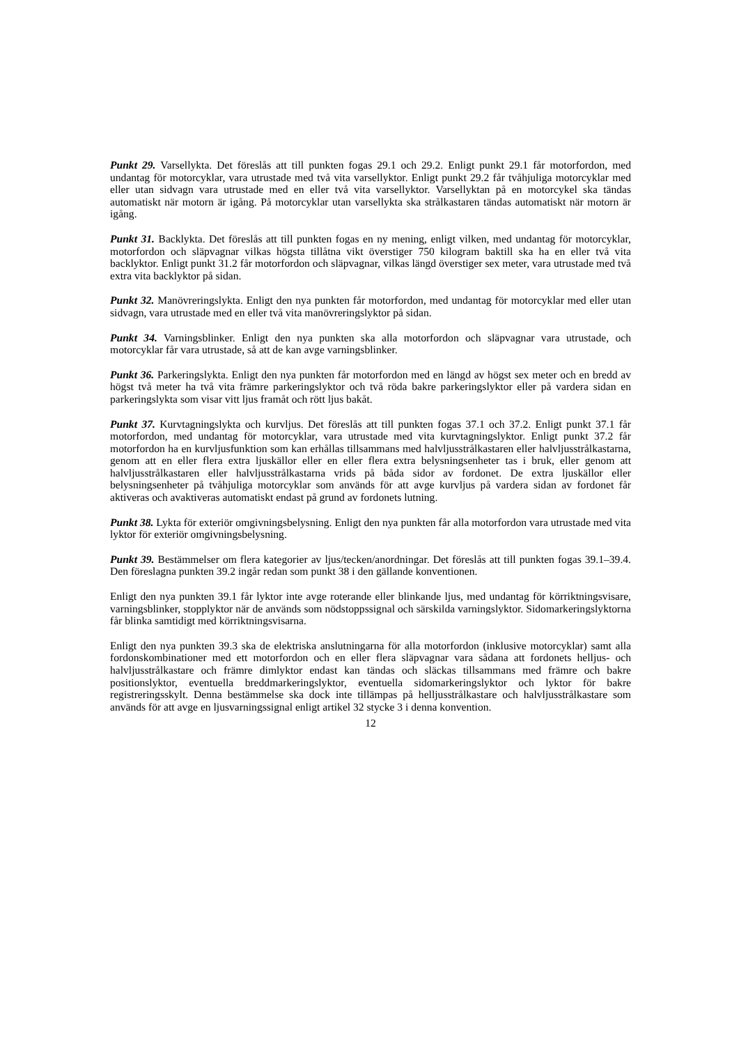Punkt 29. Varsellykta. Det föreslås att till punkten fogas 29.1 och 29.2. Enligt punkt 29.1 får motorfordon, med undantag för motorcyklar, vara utrustade med två vita varsellyktor. Enligt punkt 29.2 får tvåhjuliga motorcyklar med eller utan sidvagn vara utrustade med en eller två vita varsellyktor. Varsellyktan på en motorcykel ska tändas automatiskt när motorn är igång. På motorcyklar utan varsellykta ska strålkastaren tändas automatiskt när motorn är igång.
Punkt 31. Backlykta. Det föreslås att till punkten fogas en ny mening, enligt vilken, med undantag för motorcyklar, motorfordon och släpvagnar vilkas högsta tillåtna vikt överstiger 750 kilogram baktill ska ha en eller två vita backlyktor. Enligt punkt 31.2 får motorfordon och släpvagnar, vilkas längd överstiger sex meter, vara utrustade med två extra vita backlyktor på sidan.
Punkt 32. Manövreringslykta. Enligt den nya punkten får motorfordon, med undantag för motorcyklar med eller utan sidvagn, vara utrustade med en eller två vita manövreringslyktor på sidan.
Punkt 34. Varningsblinker. Enligt den nya punkten ska alla motorfordon och släpvagnar vara utrustade, och motorcyklar får vara utrustade, så att de kan avge varningsblinker.
Punkt 36. Parkeringslykta. Enligt den nya punkten får motorfordon med en längd av högst sex meter och en bredd av högst två meter ha två vita främre parkeringslyktor och två röda bakre parkeringslyktor eller på vardera sidan en parkeringslykta som visar vitt ljus framåt och rött ljus bakåt.
Punkt 37. Kurvtagningslykta och kurvljus. Det föreslås att till punkten fogas 37.1 och 37.2. Enligt punkt 37.1 får motorfordon, med undantag för motorcyklar, vara utrustade med vita kurvtagningslyktor. Enligt punkt 37.2 får motorfordon ha en kurvljusfunktion som kan erhållas tillsammans med halvljusstrålkastaren eller halvljusstrålkastarna, genom att en eller flera extra ljuskällor eller en eller flera extra belysningsenheter tas i bruk, eller genom att halvljusstrålkastaren eller halvljusstrålkastarna vrids på båda sidor av fordonet. De extra ljuskällor eller belysningsenheter på tvåhjuliga motorcyklar som används för att avge kurvljus på vardera sidan av fordonet får aktiveras och avaktiveras automatiskt endast på grund av fordonets lutning.
Punkt 38. Lykta för exteriör omgivningsbelysning. Enligt den nya punkten får alla motorfordon vara utrustade med vita lyktor för exteriör omgivningsbelysning.
Punkt 39. Bestämmelser om flera kategorier av ljus/tecken/anordningar. Det föreslås att till punkten fogas 39.1–39.4. Den föreslagna punkten 39.2 ingår redan som punkt 38 i den gällande konventionen.
Enligt den nya punkten 39.1 får lyktor inte avge roterande eller blinkande ljus, med undantag för körriktningsvisare, varningsblinker, stopplyktor när de används som nödstoppssignal och särskilda varningslyktor. Sidomarkeringslyktorna får blinka samtidigt med körriktningsvisarna.
Enligt den nya punkten 39.3 ska de elektriska anslutningarna för alla motorfordon (inklusive motorcyklar) samt alla fordonskombinationer med ett motorfordon och en eller flera släpvagnar vara sådana att fordonets helljus- och halvljusstrålkastare och främre dimlyktor endast kan tändas och släckas tillsammans med främre och bakre positionslyktor, eventuella breddmarkeringslyktor, eventuella sidomarkeringslyktor och lyktor för bakre registreringsskylt. Denna bestämmelse ska dock inte tillämpas på helljusstrålkastare och halvljusstrålkastare som används för att avge en ljusvarningssignal enligt artikel 32 stycke 3 i denna konvention.
12